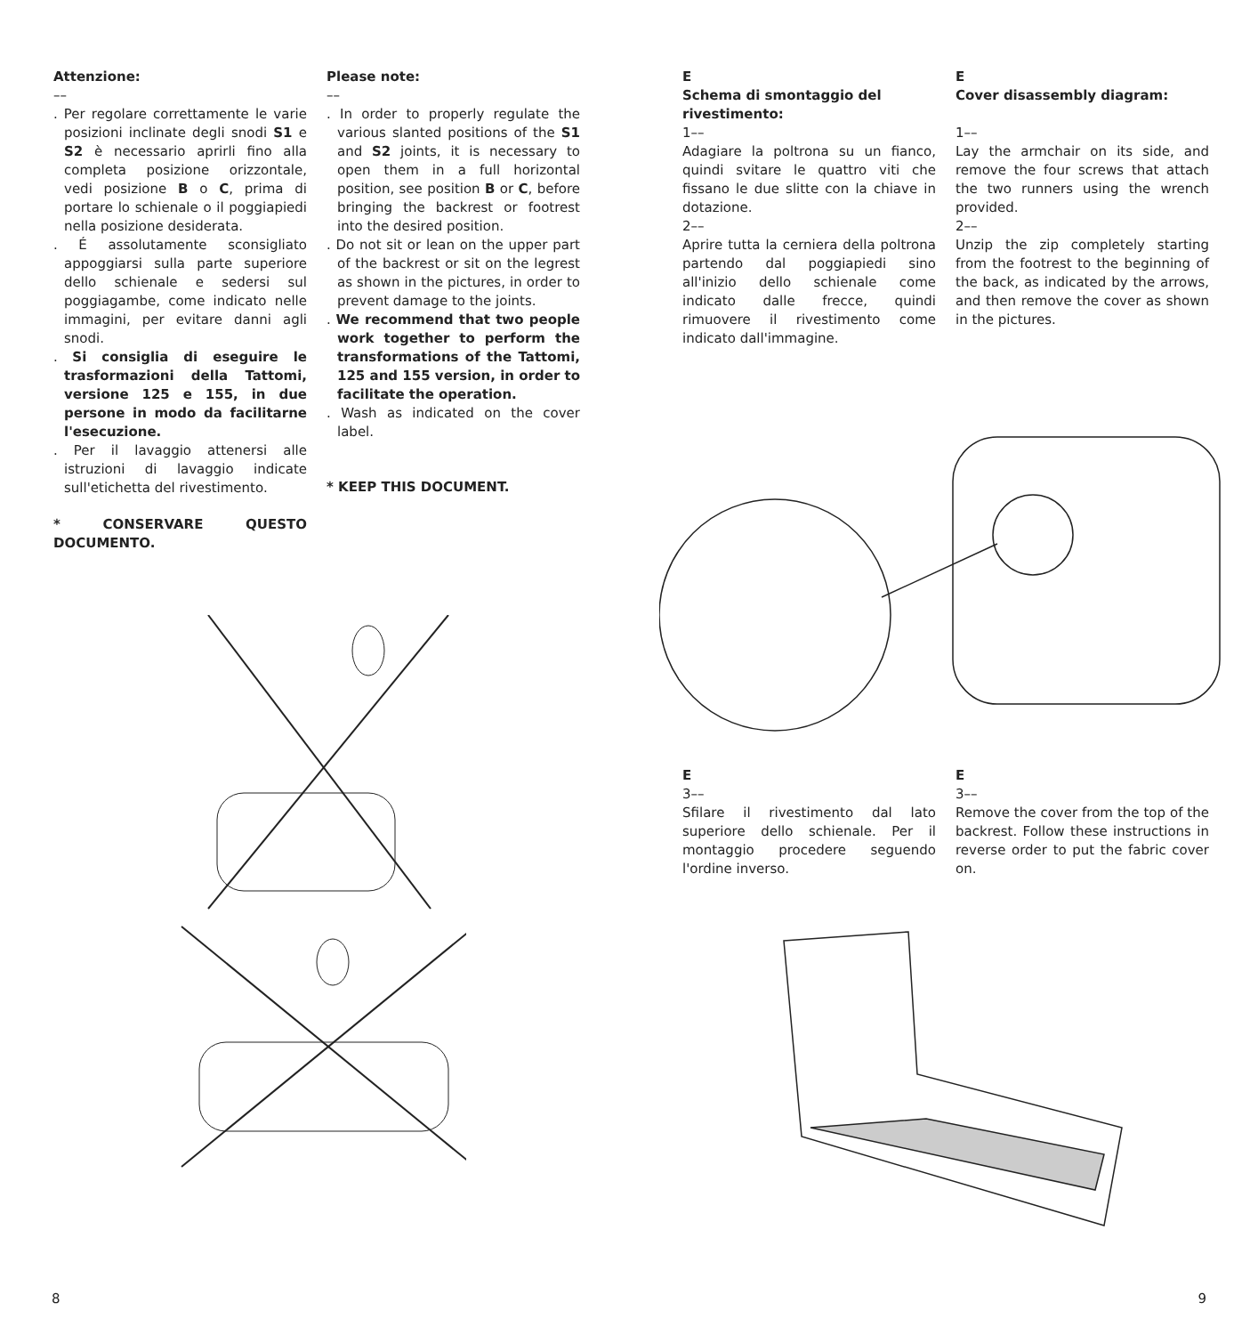Attenzione:
––
. Per regolare correttamente le varie posizioni inclinate degli snodi S1 e S2 è necessario aprirli fino alla completa posizione orizzontale, vedi posizione B o C, prima di portare lo schienale o il poggiapiedi nella posizione desiderata.
. É assolutamente sconsigliato appoggiarsi sulla parte superiore dello schienale e sedersi sul poggiagambe, come indicato nelle immagini, per evitare danni agli snodi.
. Si consiglia di eseguire le trasformazioni della Tattomi, versione 125 e 155, in due persone in modo da facilitarne l'esecuzione.
. Per il lavaggio attenersi alle istruzioni di lavaggio indicate sull'etichetta del rivestimento.
* CONSERVARE QUESTO DOCUMENTO.
Please note:
––
. In order to properly regulate the various slanted positions of the S1 and S2 joints, it is necessary to open them in a full horizontal position, see position B or C, before bringing the backrest or footrest into the desired position.
. Do not sit or lean on the upper part of the backrest or sit on the legrest as shown in the pictures, in order to prevent damage to the joints.
. We recommend that two people work together to perform the transformations of the Tattomi, 125 and 155 version, in order to facilitate the operation.
. Wash as indicated on the cover label.
* KEEP THIS DOCUMENT.
8
E
Schema di smontaggio del rivestimento:
1––
Adagiare la poltrona su un fianco, quindi svitare le quattro viti che fissano le due slitte con la chiave in dotazione.
2––
Aprire tutta la cerniera della poltrona partendo dal poggiapiedi sino all'inizio dello schienale come indicato dalle frecce, quindi rimuovere il rivestimento come indicato dall'immagine.
E
Cover disassembly diagram:
1––
Lay the armchair on its side, and remove the four screws that attach the two runners using the wrench provided.
2––
Unzip the zip completely starting from the footrest to the beginning of the back, as indicated by the arrows, and then remove the cover as shown in the pictures.
E
3––
Sfilare il rivestimento dal lato superiore dello schienale. Per il montaggio procedere seguendo l'ordine inverso.
E
3––
Remove the cover from the top of the backrest. Follow these instructions in reverse order to put the fabric cover on.
9